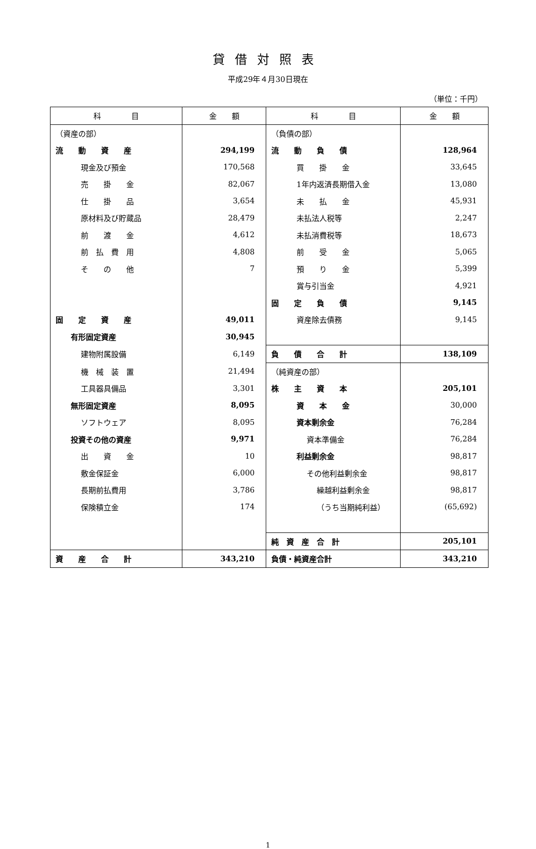貸借対照表
平成29年４月30日現在
（単位：千円）
| 科 目 | 金 額 | 科 目 | 金 額 |
| --- | --- | --- | --- |
| （資産の部） | | （負債の部） | |
| 流 動 資 産 | 294,199 | 流 動 負 債 | 128,964 |
| 現金及び預金 | 170,568 | 買 掛 金 | 33,645 |
| 売 掛 金 | 82,067 | 1年内返済長期借入金 | 13,080 |
| 仕 掛 品 | 3,654 | 未 払 金 | 45,931 |
| 原材料及び貯蔵品 | 28,479 | 未払法人税等 | 2,247 |
| 前 渡 金 | 4,612 | 未払消費税等 | 18,673 |
| 前 払 費 用 | 4,808 | 前 受 金 | 5,065 |
| そ の 他 | 7 | 預 り 金 | 5,399 |
| | | 賞与引当金 | 4,921 |
| | | 固 定 負 債 | 9,145 |
| 固 定 資 産 | 49,011 | 資産除去債務 | 9,145 |
| 有形固定資産 | 30,945 | | |
| 建物附属設備 | 6,149 | 負 債 合 計 | 138,109 |
| 機 械 装 置 | 21,494 | （純資産の部） | |
| 工具器具備品 | 3,301 | 株 主 資 本 | 205,101 |
| 無形固定資産 | 8,095 | 資 本 金 | 30,000 |
| ソフトウェア | 8,095 | 資本剰余金 | 76,284 |
| 投資その他の資産 | 9,971 | 資本準備金 | 76,284 |
| 出 資 金 | 10 | 利益剰余金 | 98,817 |
| 敷金保証金 | 6,000 | その他利益剰余金 | 98,817 |
| 長期前払費用 | 3,786 | 繰越利益剰余金 | 98,817 |
| 保険積立金 | 174 | （うち当期純利益） | (65,692) |
| | | 純 資 産 合 計 | 205,101 |
| 資 産 合 計 | 343,210 | 負債・純資産合計 | 343,210 |
1